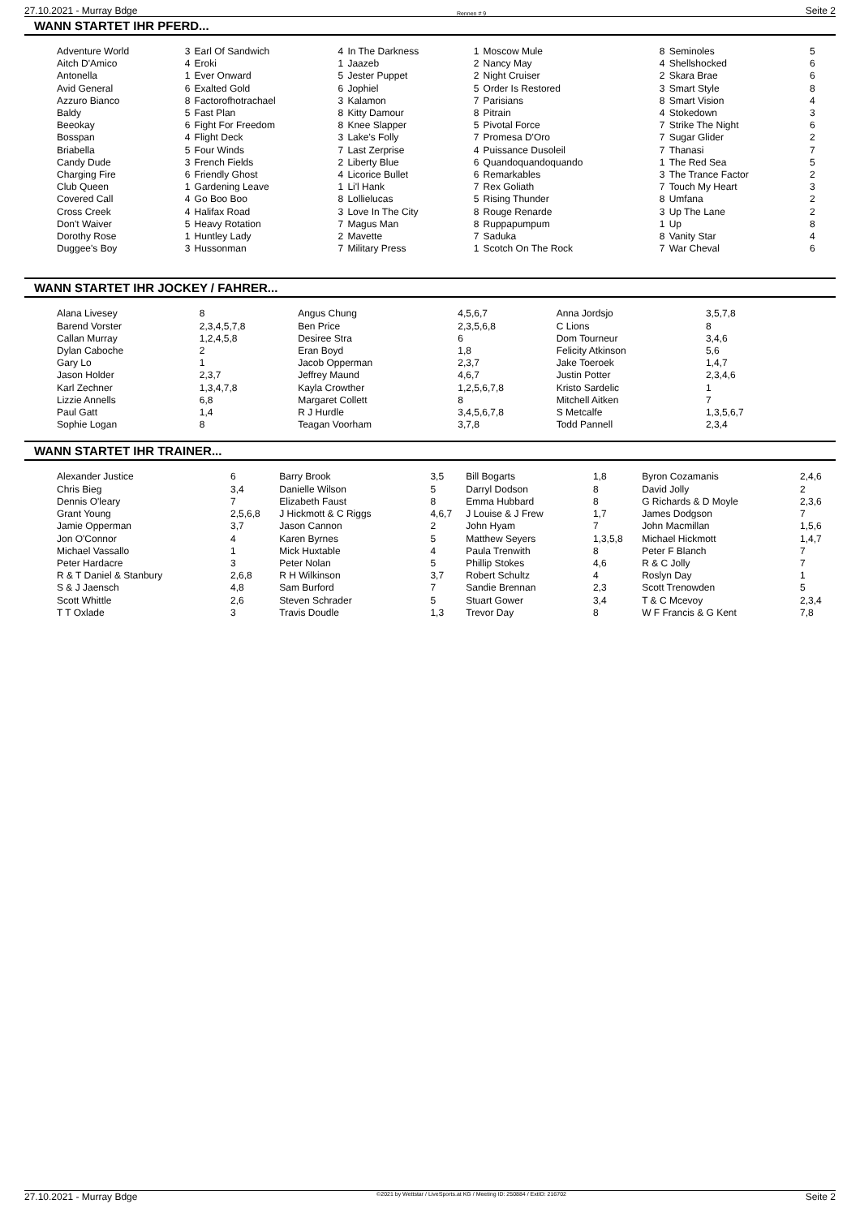27.10.2021 - Murray Bdge Rennen # 9 Seite 2
WANN STARTET IHR PFERD...
| Adventure World | 3 | Earl Of Sandwich | 4 | In The Darkness | 1 | Moscow Mule | 8 | Seminoles | 5 |
| Aitch D'Amico | 4 | Eroki | 1 | Jaazeb | 2 | Nancy May | 4 | Shellshocked | 6 |
| Antonella | 1 | Ever Onward | 5 | Jester Puppet | 2 | Night Cruiser | 2 | Skara Brae | 6 |
| Avid General | 6 | Exalted Gold | 6 | Jophiel | 5 | Order Is Restored | 3 | Smart Style | 8 |
| Azzuro Bianco | 8 | Factorofhotrachael | 3 | Kalamon | 7 | Parisians | 8 | Smart Vision | 4 |
| Baldy | 5 | Fast Plan | 8 | Kitty Damour | 8 | Pitrain | 4 | Stokedown | 3 |
| Beeokay | 6 | Fight For Freedom | 8 | Knee Slapper | 5 | Pivotal Force | 7 | Strike The Night | 6 |
| Bosspan | 4 | Flight Deck | 3 | Lake's Folly | 7 | Promesa D'Oro | 7 | Sugar Glider | 2 |
| Briabella | 5 | Four Winds | 7 | Last Zerprise | 4 | Puissance Dusoleil | 7 | Thanasi | 7 |
| Candy Dude | 3 | French Fields | 2 | Liberty Blue | 6 | Quandoquandoquando | 1 | The Red Sea | 5 |
| Charging Fire | 6 | Friendly Ghost | 4 | Licorice Bullet | 6 | Remarkables | 3 | The Trance Factor | 2 |
| Club Queen | 1 | Gardening Leave | 1 | Li'l Hank | 7 | Rex Goliath | 7 | Touch My Heart | 3 |
| Covered Call | 4 | Go Boo Boo | 8 | Lollielucas | 5 | Rising Thunder | 8 | Umfana | 2 |
| Cross Creek | 4 | Halifax Road | 3 | Love In The City | 8 | Rouge Renarde | 3 | Up The Lane | 2 |
| Don't Waiver | 5 | Heavy Rotation | 7 | Magus Man | 8 | Ruppapumpum | 1 | Up | 8 |
| Dorothy Rose | 1 | Huntley Lady | 2 | Mavette | 7 | Saduka | 8 | Vanity Star | 4 |
| Duggee's Boy | 3 | Hussonman | 7 | Military Press | 1 | Scotch On The Rock | 7 | War Cheval | 6 |
WANN STARTET IHR JOCKEY / FAHRER...
| Alana Livesey | 8 | Angus Chung | 4,5,6,7 | Anna Jordsjo | 3,5,7,8 |
| Barend Vorster | 2,3,4,5,7,8 | Ben Price | 2,3,5,6,8 | C Lions | 8 |
| Callan Murray | 1,2,4,5,8 | Desiree Stra | 6 | Dom Tourneur | 3,4,6 |
| Dylan Caboche | 2 | Eran Boyd | 1,8 | Felicity Atkinson | 5,6 |
| Gary Lo | 1 | Jacob Opperman | 2,3,7 | Jake Toeroek | 1,4,7 |
| Jason Holder | 2,3,7 | Jeffrey Maund | 4,6,7 | Justin Potter | 2,3,4,6 |
| Karl Zechner | 1,3,4,7,8 | Kayla Crowther | 1,2,5,6,7,8 | Kristo Sardelic | 1 |
| Lizzie Annells | 6,8 | Margaret Collett | 8 | Mitchell Aitken | 7 |
| Paul Gatt | 1,4 | R J Hurdle | 3,4,5,6,7,8 | S Metcalfe | 1,3,5,6,7 |
| Sophie Logan | 8 | Teagan Voorham | 3,7,8 | Todd Pannell | 2,3,4 |
WANN STARTET IHR TRAINER...
| Alexander Justice | 6 | Barry Brook | 3,5 | Bill Bogarts | 1,8 | Byron Cozamanis | 2,4,6 |
| Chris Bieg | 3,4 | Danielle Wilson | 5 | Darryl Dodson | 8 | David Jolly | 2 |
| Dennis O'leary | 7 | Elizabeth Faust | 8 | Emma Hubbard | 8 | G Richards & D Moyle | 2,3,6 |
| Grant Young | 2,5,6,8 | J Hickmott & C Riggs | 4,6,7 | J Louise & J Frew | 1,7 | James Dodgson | 7 |
| Jamie Opperman | 3,7 | Jason Cannon | 2 | John Hyam | 7 | John Macmillan | 1,5,6 |
| Jon O'Connor | 4 | Karen Byrnes | 5 | Matthew Seyers | 1,3,5,8 | Michael Hickmott | 1,4,7 |
| Michael Vassallo | 1 | Mick Huxtable | 4 | Paula Trenwith | 8 | Peter F Blanch | 7 |
| Peter Hardacre | 3 | Peter Nolan | 5 | Phillip Stokes | 4,6 | R & C Jolly | 7 |
| R & T Daniel & Stanbury | 2,6,8 | R H Wilkinson | 3,7 | Robert Schultz | 4 | Roslyn Day | 1 |
| S & J Jaensch | 4,8 | Sam Burford | 7 | Sandie Brennan | 2,3 | Scott Trenowden | 5 |
| Scott Whittle | 2,6 | Steven Schrader | 5 | Stuart Gower | 3,4 | T & C Mcevoy | 2,3,4 |
| T T Oxlade | 3 | Travis Doudle | 1,3 | Trevor Day | 8 | W F Francis & G Kent | 7,8 |
27.10.2021 - Murray Bdge ©2021 by Wettstar / LiveSports.at KG / Meeting ID: 250884 / ExtID: 216702 Seite 2